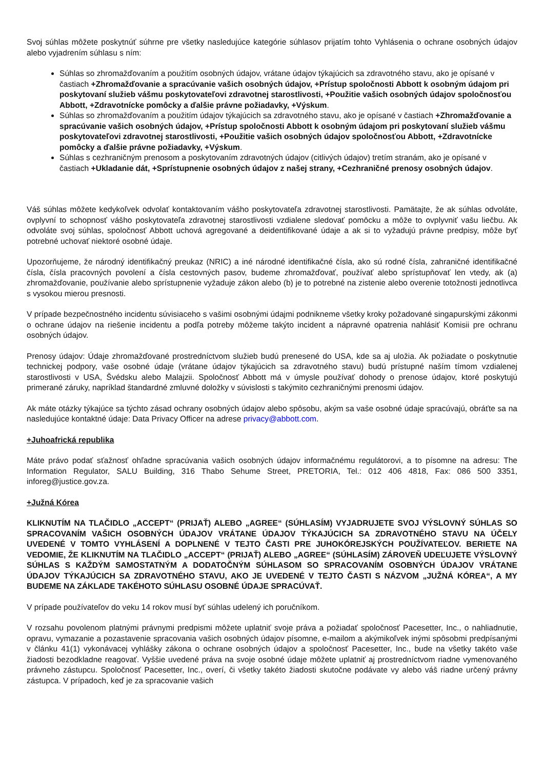Svoj súhlas môžete poskytnúť súhrne pre všetky nasledujúce kategórie súhlasov prijatím tohto Vyhlásenia o ochrane osobných údajov alebo vyjadrením súhlasu s ním:
Súhlas so zhromažďovaním a použitím osobných údajov, vrátane údajov týkajúcich sa zdravotného stavu, ako je opísané v častiach +Zhromažďovanie a spracúvanie vašich osobných údajov, +Prístup spoločnosti Abbott k osobným údajom pri poskytovaní služieb vášmu poskytovateľovi zdravotnej starostlivosti, +Použitie vašich osobných údajov spoločnosťou Abbott, +Zdravotnícke pomôcky a ďalšie právne požiadavky, +Výskum.
Súhlas so zhromažďovaním a použitím údajov týkajúcich sa zdravotného stavu, ako je opísané v častiach +Zhromažďovanie a spracúvanie vašich osobných údajov, +Prístup spoločnosti Abbott k osobným údajom pri poskytovaní služieb vášmu poskytovateľovi zdravotnej starostlivosti, +Použitie vašich osobných údajov spoločnosťou Abbott, +Zdravotnícke pomôcky a ďalšie právne požiadavky, +Výskum.
Súhlas s cezhraničným prenosom a poskytovaním zdravotných údajov (citlivých údajov) tretím stranám, ako je opísané v častiach +Ukladanie dát, +Sprístupnenie osobných údajov z našej strany, +Cezhraničné prenosy osobných údajov.
Váš súhlas môžete kedykoľvek odvolať kontaktovaním vášho poskytovateľa zdravotnej starostlivosti. Pamätajte, že ak súhlas odvoláte, ovplyvní to schopnosť vášho poskytovateľa zdravotnej starostlivosti vzdialene sledovať pomôcku a môže to ovplyvniť vašu liečbu. Ak odvoláte svoj súhlas, spoločnosť Abbott uchová agregované a deidentifikované údaje a ak si to vyžadujú právne predpisy, môže byť potrebné uchovať niektoré osobné údaje.
Upozorňujeme, že národný identifikačný preukaz (NRIC) a iné národné identifikačné čísla, ako sú rodné čísla, zahraničné identifikačné čísla, čísla pracovných povolení a čísla cestovných pasov, budeme zhromažďovať, používať alebo sprístupňovať len vtedy, ak (a) zhromažďovanie, používanie alebo sprístupnenie vyžaduje zákon alebo (b) je to potrebné na zistenie alebo overenie totožnosti jednotlivca s vysokou mierou presnosti.
V prípade bezpečnostného incidentu súvisiaceho s vašimi osobnými údajmi podnikneme všetky kroky požadované singapurskými zákonmi o ochrane údajov na riešenie incidentu a podľa potreby môžeme takýto incident a nápravné opatrenia nahlásiť Komisii pre ochranu osobných údajov.
Prenosy údajov: Údaje zhromažďované prostredníctvom služieb budú prenesené do USA, kde sa aj uložia. Ak požiadate o poskytnutie technickej podpory, vaše osobné údaje (vrátane údajov týkajúcich sa zdravotného stavu) budú prístupné naším tímom vzdialenej starostlivosti v USA, Švédsku alebo Malajzii. Spoločnosť Abbott má v úmysle používať dohody o prenose údajov, ktoré poskytujú primerané záruky, napríklad štandardné zmluvné doložky v súvislosti s takýmito cezhraničnými prenosmi údajov.
Ak máte otázky týkajúce sa týchto zásad ochrany osobných údajov alebo spôsobu, akým sa vaše osobné údaje spracúvajú, obráťte sa na nasledujúce kontaktné údaje: Data Privacy Officer na adrese privacy@abbott.com.
+Juhoafrická republika
Máte právo podať sťažnosť ohľadne spracúvania vašich osobných údajov informačnému regulátorovi, a to písomne na adresu: The Information Regulator, SALU Building, 316 Thabo Sehume Street, PRETORIA, Tel.: 012 406 4818, Fax: 086 500 3351, inforeg@justice.gov.za.
+Južná Kórea
KLIKNUTÍM NA TLAČIDLO „ACCEPT“ (PRIJAŤ) ALEBO „AGREE“ (SÚHLASÍM) VYJADRUJETE SVOJ VÝSLOVNÝ SÚHLAS SO SPRACOVANÍM VAŠICH OSOBNÝCH ÚDAJOV VRÁTANE ÚDAJOV TÝKAJÚCICH SA ZDRAVOTNÉHO STAVU NA ÚČELY UVEDENÉ V TOMTO VYHLÁSENÍ A DOPLNENÉ V TEJTO ČASTI PRE JUHOKÓREJSKÝCH POUŽÍVATEĽOV. BERIETE NA VEDOMIE, ŽE KLIKNUTÍM NA TLAČIDLO „ACCEPT“ (PRIJAŤ) ALEBO „AGREE“ (SÚHLASÍM) ZÁROVEŇ UDEĽUJETE VÝSLOVNÝ SÚHLAS S KAŽDÝM SAMOSTATNÝM A DODATOČNÝM SÚHLASOM SO SPRACOVANÍM OSOBNÝCH ÚDAJOV VRÁTANE ÚDAJOV TÝKAJÚCICH SA ZDRAVOTNÉHO STAVU, AKO JE UVEDENÉ V TEJTO ČASTI S NÁZVOM „JUŽNÁ KÓREA“, A MY BUDEME NA ZÁKLADE TAKÉHOTO SÚHLASU OSOBNÉ ÚDAJE SPRACÚVAŤ.
V prípade používateľov do veku 14 rokov musí byť súhlas udelený ich poručníkom.
V rozsahu povolenom platnými právnymi predpismi môžete uplatniť svoje práva a požiadať spoločnosť Pacesetter, Inc., o nahliadnutie, opravu, vymazanie a pozastavenie spracovania vašich osobných údajov písomne, e-mailom a akýmikoľvek inými spôsobmi predpísanými v článku 41(1) vykonávacej vyhlášky zákona o ochrane osobných údajov a spoločnosť Pacesetter, Inc., bude na všetky takéto vaše žiadosti bezodkladne reagovať. Vyššie uvedené práva na svoje osobné údaje môžete uplatniť aj prostredníctvom riadne vymenovaného právneho zástupcu. Spoločnosť Pacesetter, Inc., overí, či všetky takéto žiadosti skutočne podávate vy alebo váš riadne určený právny zástupca. V prípadoch, keď je za spracovanie vašich